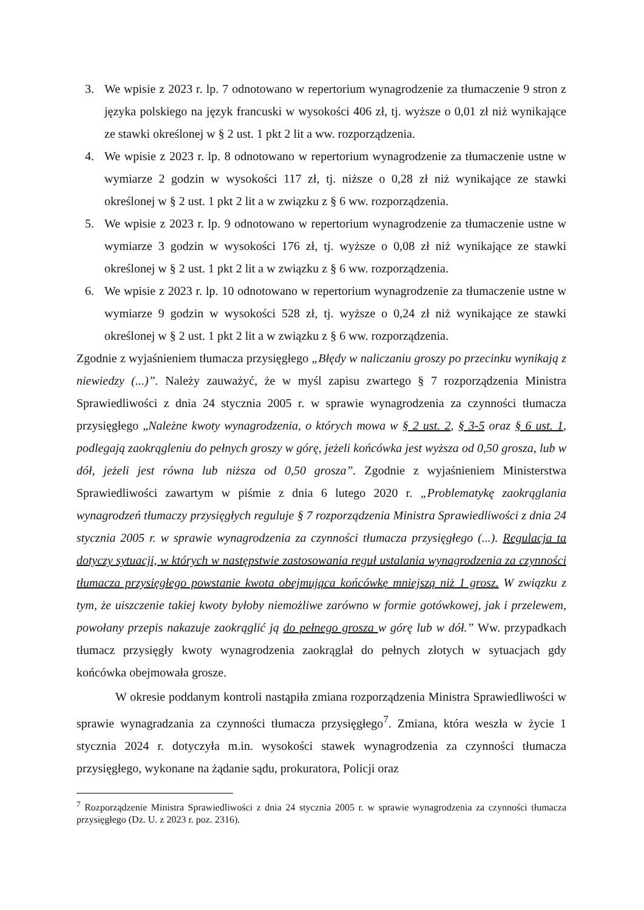3. We wpisie z 2023 r. lp. 7 odnotowano w repertorium wynagrodzenie za tłumaczenie 9 stron z języka polskiego na język francuski w wysokości 406 zł, tj. wyższe o 0,01 zł niż wynikające ze stawki określonej w § 2 ust. 1 pkt 2 lit a ww. rozporządzenia.
4. We wpisie z 2023 r. lp. 8 odnotowano w repertorium wynagrodzenie za tłumaczenie ustne w wymiarze 2 godzin w wysokości 117 zł, tj. niższe o 0,28 zł niż wynikające ze stawki określonej w § 2 ust. 1 pkt 2 lit a w związku z § 6 ww. rozporządzenia.
5. We wpisie z 2023 r. lp. 9 odnotowano w repertorium wynagrodzenie za tłumaczenie ustne w wymiarze 3 godzin w wysokości 176 zł, tj. wyższe o 0,08 zł niż wynikające ze stawki określonej w § 2 ust. 1 pkt 2 lit a w związku z § 6 ww. rozporządzenia.
6. We wpisie z 2023 r. lp. 10 odnotowano w repertorium wynagrodzenie za tłumaczenie ustne w wymiarze 9 godzin w wysokości 528 zł, tj. wyższe o 0,24 zł niż wynikające ze stawki określonej w § 2 ust. 1 pkt 2 lit a w związku z § 6 ww. rozporządzenia.
Zgodnie z wyjaśnieniem tłumacza przysięgłego „Błędy w naliczaniu groszy po przecinku wynikają z niewiedzy (...)”. Należy zauważyć, że w myśl zapisu zwartego § 7 rozporządzenia Ministra Sprawiedliwości z dnia 24 stycznia 2005 r. w sprawie wynagrodzenia za czynności tłumacza przysięgłego „Należne kwoty wynagrodzenia, o których mowa w § 2 ust. 2, § 3-5 oraz § 6 ust. 1, podlegają zaokrągleniu do pełnych groszy w górę, jeżeli końcówka jest wyższa od 0,50 grosza, lub w dół, jeżeli jest równa lub niższa od 0,50 grosza”. Zgodnie z wyjaśnieniem Ministerstwa Sprawiedliwości zawartym w piśmie z dnia 6 lutego 2020 r. „Problematykę zaokrąglania wynagrodzeń tłumaczy przysięgłych reguluje § 7 rozporządzenia Ministra Sprawiedliwości z dnia 24 stycznia 2005 r. w sprawie wynagrodzenia za czynności tłumacza przysięgłego (...). Regulacja ta dotyczy sytuacji, w których w następstwie zastosowania reguł ustalania wynagrodzenia za czynności tłumacza przysięgłego powstanie kwota obejmująca końcówkę mniejszą niż 1 grosz. W związku z tym, że uiszczenie takiej kwoty byłoby niemożliwe zarówno w formie gotówkowej, jak i przelewem, powołany przepis nakazuje zaokrąglić ją do pełnego grosza w górę lub w dół.” Ww. przypadkach tłumacz przysięgły kwoty wynagrodzenia zaokrąglał do pełnych złotych w sytuacjach gdy końcówka obejmowała grosze.
W okresie poddanym kontroli nastąpiła zmiana rozporządzenia Ministra Sprawiedliwości w sprawie wynagradzania za czynności tłumacza przysięgłego<sup>7</sup>. Zmiana, która weszła w życie 1 stycznia 2024 r. dotyczyła m.in. wysokości stawek wynagrodzenia za czynności tłumacza przysięgłego, wykonane na żądanie sądu, prokuratora, Policji oraz
<sup>7</sup> Rozporządzenie Ministra Sprawiedliwości z dnia 24 stycznia 2005 r. w sprawie wynagrodzenia za czynności tłumacza przysięgłego (Dz. U. z 2023 r. poz. 2316).